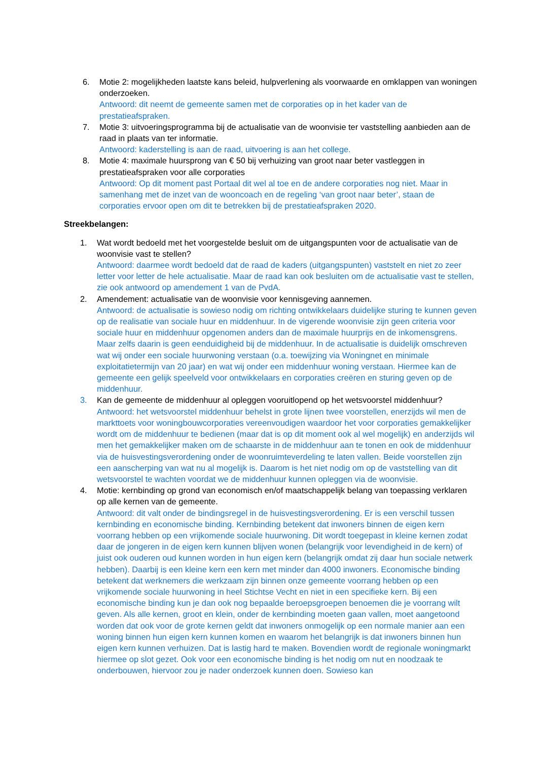6. Motie 2: mogelijkheden laatste kans beleid, hulpverlening als voorwaarde en omklappen van woningen onderzoeken.
Antwoord: dit neemt de gemeente samen met de corporaties op in het kader van de prestatieafspraken.
7. Motie 3: uitvoeringsprogramma bij de actualisatie van de woonvisie ter vaststelling aanbieden aan de raad in plaats van ter informatie.
Antwoord: kaderstelling is aan de raad, uitvoering is aan het college.
8. Motie 4: maximale huursprong van € 50 bij verhuizing van groot naar beter vastleggen in prestatieafspraken voor alle corporaties
Antwoord: Op dit moment past Portaal dit wel al toe en de andere corporaties nog niet. Maar in samenhang met de inzet van de wooncoach en de regeling ‘van groot naar beter’, staan de corporaties ervoor open om dit te betrekken bij de prestatieafspraken 2020.
Streekbelangen:
1. Wat wordt bedoeld met het voorgestelde besluit om de uitgangspunten voor de actualisatie van de woonvisie vast te stellen?
Antwoord: daarmee wordt bedoeld dat de raad de kaders (uitgangspunten) vaststelt en niet zo zeer letter voor letter de hele actualisatie. Maar de raad kan ook besluiten om de actualisatie vast te stellen, zie ook antwoord op amendement 1 van de PvdA.
2. Amendement: actualisatie van de woonvisie voor kennisgeving aannemen.
Antwoord: de actualisatie is sowieso nodig om richting ontwikkelaars duidelijke sturing te kunnen geven op de realisatie van sociale huur en middenhuur. In de vigerende woonvisie zijn geen criteria voor sociale huur en middenhuur opgenomen anders dan de maximale huurprijs en de inkomensgrens. Maar zelfs daarin is geen eenduidigheid bij de middenhuur. In de actualisatie is duidelijk omschreven wat wij onder een sociale huurwoning verstaan (o.a. toewijzing via Woningnet en minimale exploitatietermijn van 20 jaar) en wat wij onder een middenhuur woning verstaan. Hiermee kan de gemeente een gelijk speelveld voor ontwikkelaars en corporaties creëren en sturing geven op de middenhuur.
3. Kan de gemeente de middenhuur al opleggen vooruitlopend op het wetsvoorstel middenhuur?
Antwoord: het wetsvoorstel middenhuur behelst in grote lijnen twee voorstellen, enerzijds wil men de markttoets voor woningbouwcorporaties vereenvoudigen waardoor het voor corporaties gemakkelijker wordt om de middenhuur te bedienen (maar dat is op dit moment ook al wel mogelijk) en anderzijds wil men het gemakkelijker maken om de schaarste in de middenhuur aan te tonen en ook de middenhuur via de huisvestingsverordening onder de woonruimteverdeling te laten vallen. Beide voorstellen zijn een aanscherping van wat nu al mogelijk is. Daarom is het niet nodig om op de vaststelling van dit wetsvoorstel te wachten voordat we de middenhuur kunnen opleggen via de woonvisie.
4. Motie: kernbinding op grond van economisch en/of maatschappelijk belang van toepassing verklaren op alle kernen van de gemeente.
Antwoord: dit valt onder de bindingsregel in de huisvestingsverordening. Er is een verschil tussen kernbinding en economische binding. Kernbinding betekent dat inwoners binnen de eigen kern voorrang hebben op een vrijkomende sociale huurwoning. Dit wordt toegepast in kleine kernen zodat daar de jongeren in de eigen kern kunnen blijven wonen (belangrijk voor levendigheid in de kern) of juist ook ouderen oud kunnen worden in hun eigen kern (belangrijk omdat zij daar hun sociale netwerk hebben). Daarbij is een kleine kern een kern met minder dan 4000 inwoners. Economische binding betekent dat werknemers die werkzaam zijn binnen onze gemeente voorrang hebben op een vrijkomende sociale huurwoning in heel Stichtse Vecht en niet in een specifieke kern. Bij een economische binding kun je dan ook nog bepaalde beroepsgroepen benoemen die je voorrang wilt geven. Als alle kernen, groot en klein, onder de kernbinding moeten gaan vallen, moet aangetoond worden dat ook voor de grote kernen geldt dat inwoners onmogelijk op een normale manier aan een woning binnen hun eigen kern kunnen komen en waarom het belangrijk is dat inwoners binnen hun eigen kern kunnen verhuizen. Dat is lastig hard te maken. Bovendien wordt de regionale woningmarkt hiermee op slot gezet. Ook voor een economische binding is het nodig om nut en noodzaak te onderbouwen, hiervoor zou je nader onderzoek kunnen doen. Sowieso kan